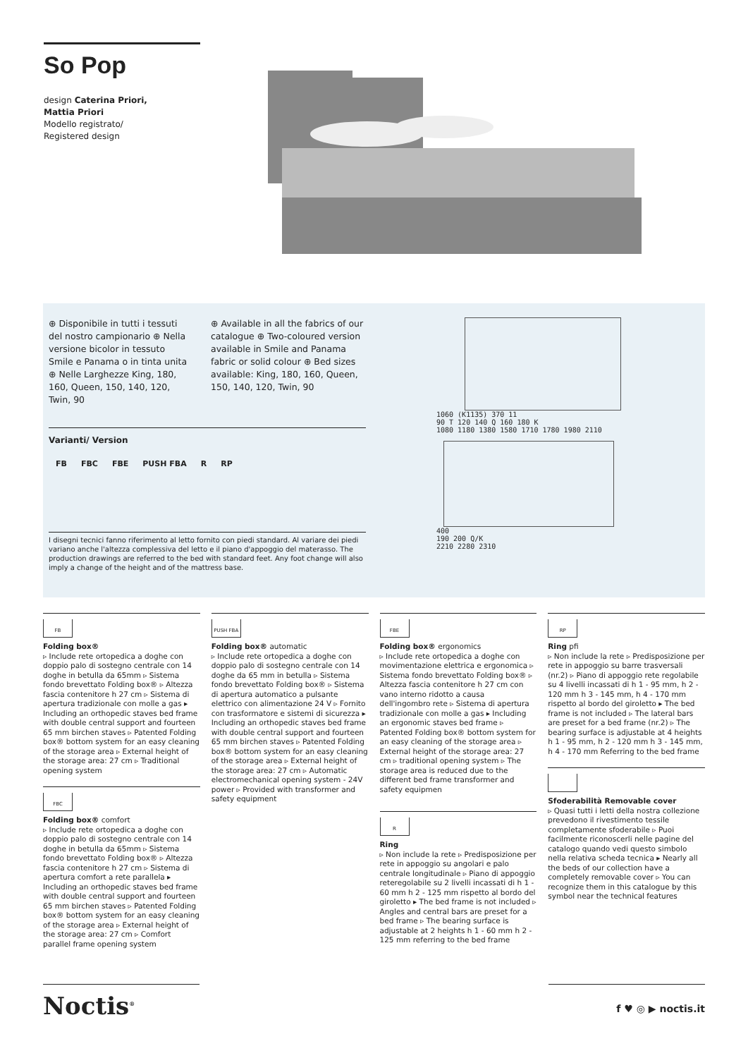So Pop
design Caterina Priori,
Mattia Priori
Modello registrato/
Registered design
⊕ Disponibile in tutti i tessuti del nostro campionario ⊕ Nella versione bicolor in tessuto Smile e Panama o in tinta unita ⊕ Nelle Larghezze King, 180, 160, Queen, 150, 140, 120, Twin, 90
⊕ Available in all the fabrics of our catalogue ⊕ Two-coloured version available in Smile and Panama fabric or solid colour ⊕ Bed sizes available: King, 180, 160, Queen, 150, 140, 120, Twin, 90
Varianti/ Version
FB FBC FBE PUSH FBA R RP
I disegni tecnici fanno riferimento al letto fornito con piedi standard. Al variare dei piedi variano anche l'altezza complessiva del letto e il piano d'appoggio del materasso. The production drawings are referred to the bed with standard feet. Any foot change will also imply a change of the height and of the mattress base.
1060 (K1135) 370 11
90 T 120 140 Q 160 180 K
1080 1180 1380 1580 1710 1780 1980 2110
400
190 200 Q/K
2210 2280 2310
FB
Folding box®
▹ Include rete ortopedica a doghe con doppio palo di sostegno centrale con 14 doghe in betulla da 65mm ▹ Sistema fondo brevettato Folding box® ▹ Altezza fascia contenitore h 27 cm ▹ Sistema di apertura tradizionale con molle a gas ▸ Including an orthopedic staves bed frame with double central support and fourteen 65 mm birchen staves ▹ Patented Folding box® bottom system for an easy cleaning of the storage area ▹ External height of the storage area: 27 cm ▹ Traditional opening system
FBC
Folding box® comfort
▹ Include rete ortopedica a doghe con doppio palo di sostegno centrale con 14 doghe in betulla da 65mm ▹ Sistema fondo brevettato Folding box® ▹ Altezza fascia contenitore h 27 cm ▹ Sistema di apertura comfort a rete parallela ▸ Including an orthopedic staves bed frame with double central support and fourteen 65 mm birchen staves ▹ Patented Folding box® bottom system for an easy cleaning of the storage area ▹ External height of the storage area: 27 cm ▹ Comfort parallel frame opening system
PUSH FBA
Folding box® automatic
▹ Include rete ortopedica a doghe con doppio palo di sostegno centrale con 14 doghe da 65 mm in betulla ▹ Sistema fondo brevettato Folding box® ▹ Sistema di apertura automatico a pulsante elettrico con alimentazione 24 V ▹ Fornito con trasformatore e sistemi di sicurezza ▸ Including an orthopedic staves bed frame with double central support and fourteen 65 mm birchen staves ▹ Patented Folding box® bottom system for an easy cleaning of the storage area ▹ External height of the storage area: 27 cm ▹ Automatic electromechanical opening system - 24V power ▹ Provided with transformer and safety equipment
FBE
Folding box® ergonomics
▹ Include rete ortopedica a doghe con movimentazione elettrica e ergonomica ▹ Sistema fondo brevettato Folding box® ▹ Altezza fascia contenitore h 27 cm con vano interno ridotto a causa dell'ingombro rete ▹ Sistema di apertura tradizionale con molle a gas ▸ Including an ergonomic staves bed frame ▹ Patented Folding box® bottom system for an easy cleaning of the storage area ▹ External height of the storage area: 27 cm ▹ traditional opening system ▹ The storage area is reduced due to the different bed frame transformer and safety equipmen
R
Ring
▹ Non include la rete ▹ Predisposizione per rete in appoggio su angolari e palo centrale longitudinale ▹ Piano di appoggio reteregolabile su 2 livelli incassati di h 1 - 60 mm h 2 - 125 mm rispetto al bordo del giroletto ▸ The bed frame is not included ▹ Angles and central bars are preset for a bed frame ▹ The bearing surface is adjustable at 2 heights h 1 - 60 mm h 2 - 125 mm referring to the bed frame
RP
Ring pfi
▹ Non include la rete ▹ Predisposizione per rete in appoggio su barre trasversali (nr.2) ▹ Piano di appoggio rete regolabile su 4 livelli incassati di h 1 - 95 mm, h 2 - 120 mm h 3 - 145 mm, h 4 - 170 mm rispetto al bordo del giroletto ▸ The bed frame is not included ▹ The lateral bars are preset for a bed frame (nr.2) ▹ The bearing surface is adjustable at 4 heights h 1 - 95 mm, h 2 - 120 mm h 3 - 145 mm, h 4 - 170 mm Referring to the bed frame
Sfoderabilità Removable cover
▹ Quasi tutti i letti della nostra collezione prevedono il rivestimento tessile completamente sfoderabile ▹ Puoi facilmente riconoscerli nelle pagine del catalogo quando vedi questo simbolo nella relativa scheda tecnica ▸ Nearly all the beds of our collection have a completely removable cover ▹ You can recognize them in this catalogue by this symbol near the technical features
Noctis<sup>®</sup>
f ♥ ◎ ▶ noctis.it